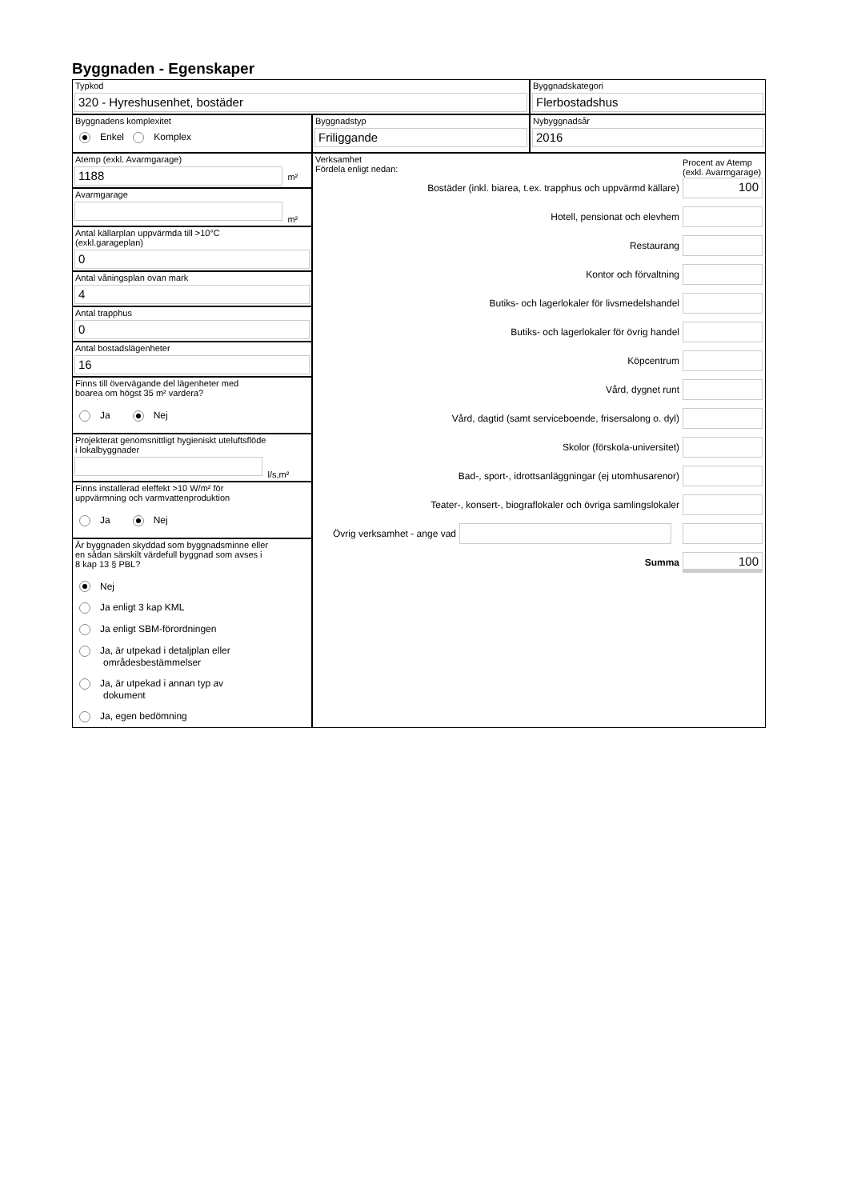Byggnaden - Egenskaper
Typkod
320 - Hyreshusenhet, bostäder
Byggnadskategori
Flerbostadshus
Byggnadens komplexitet
Enkel Komplex
Byggnadstyp
Friliggande
Nybyggnadsår
2016
Atemp (exkl. Avarmgarage)
1188
m²
Avarmgarage
m²
Antal källarplan uppvärmda till >10°C
(exkl.garageplan)
0
Antal våningsplan ovan mark
4
Antal trapphus
0
Antal bostadslägenheter
16
Finns till övervägande del lägenheter med
boarea om högst 35 m² vardera?
Ja Nej
Projekterat genomsnittligt hygieniskt uteluftsflöde
i lokalbyggnader
l/s,m²
Finns installerad eleffekt >10 W/m² för
uppvärmning och varmvattenproduktion
Ja Nej
Är byggnaden skyddad som byggnadsminne eller
en sådan särskilt värdefull byggnad som avses i
8 kap 13 § PBL?
Nej
Ja enligt 3 kap KML
Ja enligt SBM-förordningen
Ja, är utpekad i detaljplan eller
områdesbestämmelser
Ja, är utpekad i annan typ av
dokument
Ja, egen bedömning
Verksamhet
Fördela enligt nedan:
Procent av Atemp (exkl. Avarmgarage)
Bostäder (inkl. biarea, t.ex. trapphus och uppvärmd källare)
100
Hotell, pensionat och elevhem
Restaurang
Kontor och förvaltning
Butiks- och lagerlokaler för livsmedelshandel
Butiks- och lagerlokaler för övrig handel
Köpcentrum
Vård, dygnet runt
Vård, dagtid (samt serviceboende, frisersalong o. dyl)
Skolor (förskola-universitet)
Bad-, sport-, idrottsanläggningar (ej utomhusarenor)
Teater-, konsert-, biograflokaler och övriga samlingslokaler
Övrig verksamhet - ange vad
Summa
100